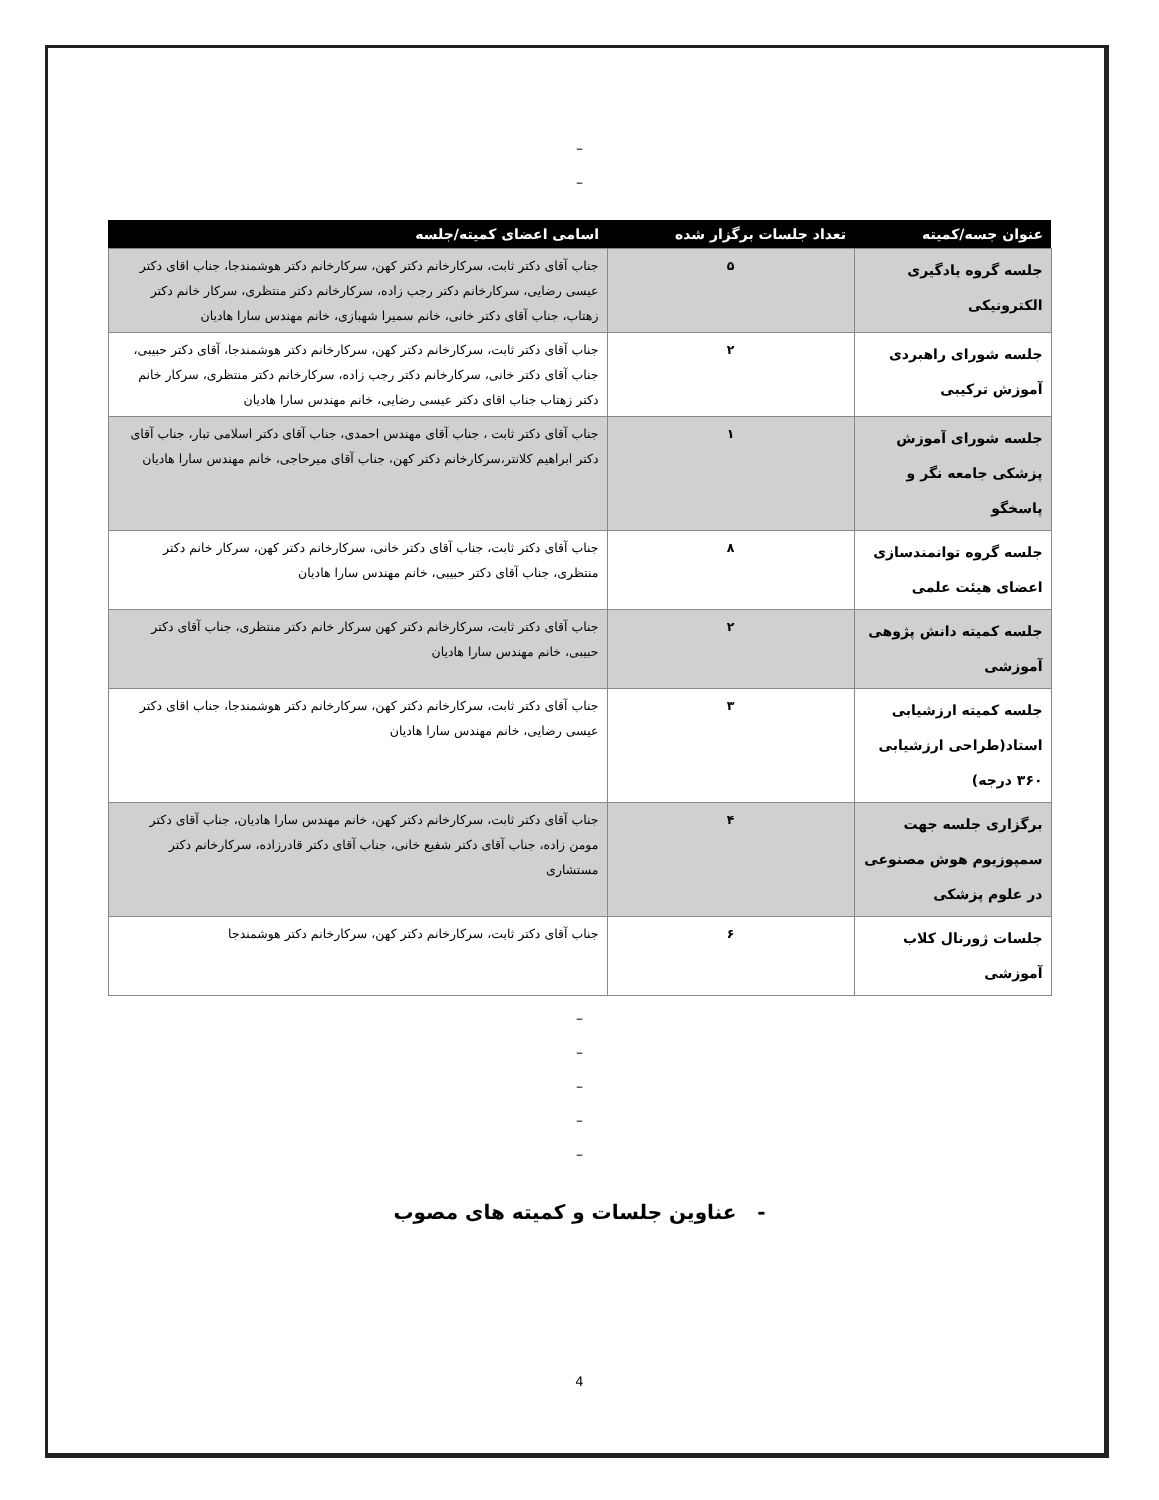–
–
| عنوان جسه/کمیته | تعداد جلسات برگزار شده | اسامی اعضای کمیته/جلسه |
| --- | --- | --- |
| جلسه گروه یادگیری الکترونیکی | ۵ | جناب آقای دکتر ثابت، سرکارخانم دکتر کهن، سرکارخانم دکتر هوشمندجا، جناب اقای دکتر عیسی رضایی، سرکارخانم دکتر رجب زاده، سرکارخانم دکتر منتظری، سرکار خانم دکتر زهتاب، جناب آقای دکتر خانی، خانم سمیرا شهبازی، خانم مهندس سارا هادیان |
| جلسه شورای راهبردی آموزش ترکیبی | ۲ | جناب آقای دکتر ثابت، سرکارخانم دکتر کهن، سرکارخانم دکتر هوشمندجا، آقای دکتر حبیبی، جناب آقای دکتر خانی، سرکارخانم دکتر رجب زاده، سرکارخانم دکتر منتظری، سرکار خانم دکتر زهتاب جناب اقای دکتر عیسی رضایی، خانم مهندس سارا هادیان |
| جلسه شورای آموزش پزشکی جامعه نگر و پاسخگو | ۱ | جناب آقای دکتر ثابت ، جناب آقای مهندس احمدی، جناب آقای دکتر اسلامی تبار، جناب آقای دکتر ابراهیم کلانتر،سرکارخانم دکتر کهن، جناب آقای میرحاجی، خانم مهندس سارا هادیان |
| جلسه گروه توانمندسازی اعضای هیئت علمی | ۸ | جناب آقای دکتر ثابت، جناب آقای دکتر خانی، سرکارخانم دکتر کهن، سرکار خانم دکتر منتظری، جناب آقای دکتر حبیبی، خانم مهندس سارا هادیان |
| جلسه کمیته دانش پژوهی آموزشی | ۲ | جناب آقای دکتر ثابت، سرکارخانم دکتر کهن سرکار خانم دکتر منتظری، جناب آقای دکتر حبیبی، خانم مهندس سارا هادیان |
| جلسه کمیته ارزشیابی استاد(طراحی ارزشیابی ۳۶۰ درجه) | ۳ | جناب آقای دکتر ثابت، سرکارخانم دکتر کهن، سرکارخانم دکتر هوشمندجا، جناب اقای دکتر عیسی رضایی، خانم مهندس سارا هادیان |
| برگزاری جلسه جهت سمپوزیوم هوش مصنوعی در علوم پزشکی | ۴ | جناب آقای دکتر ثابت، سرکارخانم دکتر کهن، خانم مهندس سارا هادیان، جناب آقای دکتر مومن زاده، جناب آقای دکتر شفیع خانی، جناب آقای دکتر قادرزاده، سرکارخانم دکتر مستشاری |
| جلسات ژورنال کلاب آموزشی | ۶ | جناب آقای دکتر ثابت، سرکارخانم دکتر کهن، سرکارخانم دکتر هوشمندجا |
–
–
–
–
–
- عناوین جلسات و کمیته های مصوب
4